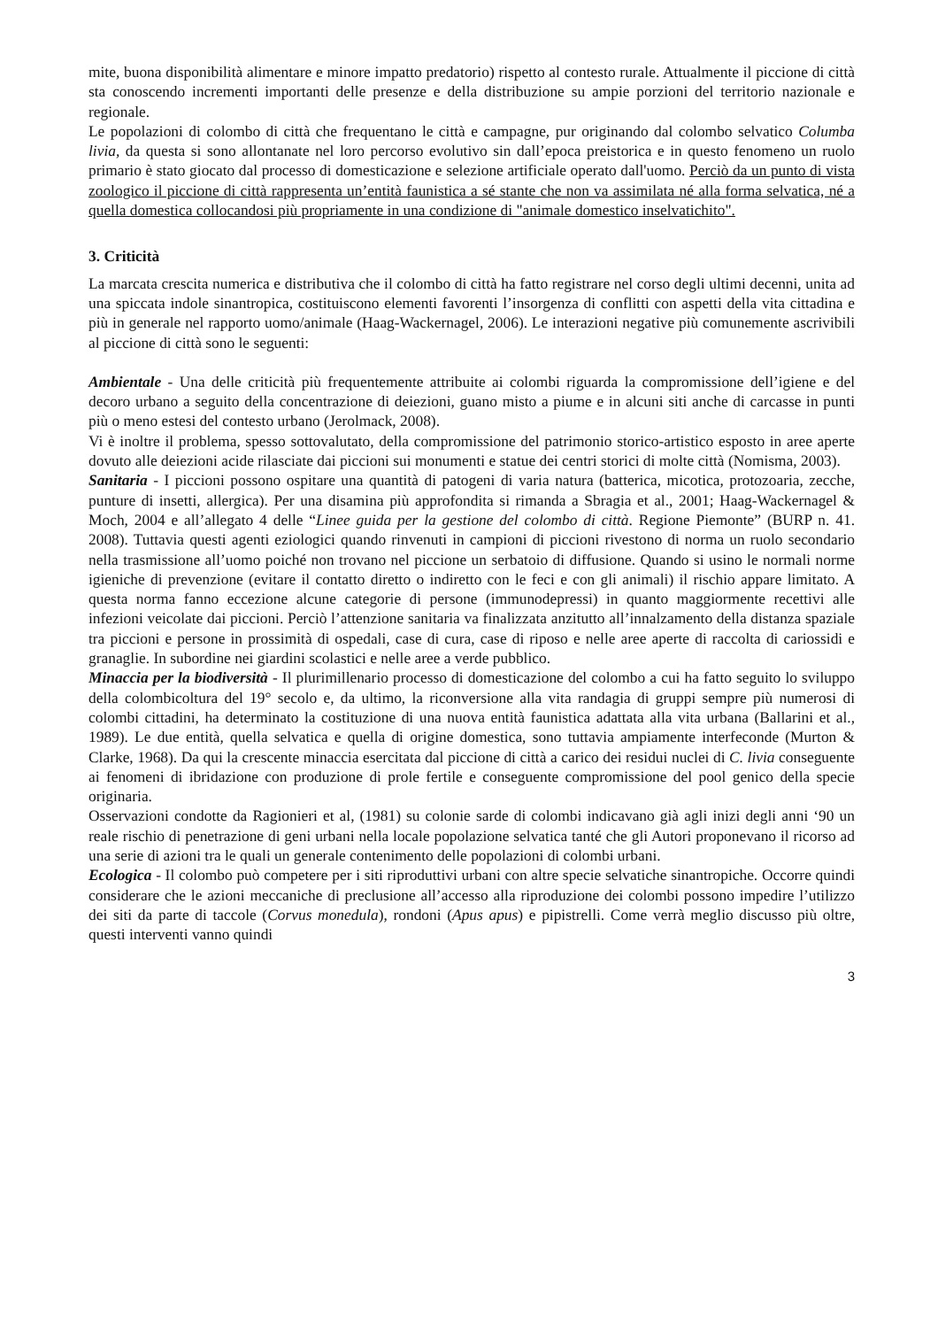mite, buona disponibilità alimentare e minore impatto predatorio) rispetto al contesto rurale. Attualmente il piccione di città sta conoscendo incrementi importanti delle presenze e della distribuzione su ampie porzioni del territorio nazionale e regionale.
Le popolazioni di colombo di città che frequentano le città e campagne, pur originando dal colombo selvatico Columba livia, da questa si sono allontanate nel loro percorso evolutivo sin dall’epoca preistorica e in questo fenomeno un ruolo primario è stato giocato dal processo di domesticazione e selezione artificiale operato dall'uomo. Perciò da un punto di vista zoologico il piccione di città rappresenta un’entità faunistica a sé stante che non va assimilata né alla forma selvatica, né a quella domestica collocandosi più propriamente in una condizione di "animale domestico inselvatichito".
3. Criticità
La marcata crescita numerica e distributiva che il colombo di città ha fatto registrare nel corso degli ultimi decenni, unita ad una spiccata indole sinantropica, costituiscono elementi favorenti l’insorgenza di conflitti con aspetti della vita cittadina e più in generale nel rapporto uomo/animale (Haag-Wackernagel, 2006). Le interazioni negative più comunemente ascrivibili al piccione di città sono le seguenti:
Ambientale - Una delle criticità più frequentemente attribuite ai colombi riguarda la compromissione dell’igiene e del decoro urbano a seguito della concentrazione di deiezioni, guano misto a piume e in alcuni siti anche di carcasse in punti più o meno estesi del contesto urbano (Jerolmack, 2008).
Vi è inoltre il problema, spesso sottovalutato, della compromissione del patrimonio storico-artistico esposto in aree aperte dovuto alle deiezioni acide rilasciate dai piccioni sui monumenti e statue dei centri storici di molte città (Nomisma, 2003).
Sanitaria - I piccioni possono ospitare una quantità di patogeni di varia natura (batterica, micotica, protozoaria, zecche, punture di insetti, allergica). Per una disamina più approfondita si rimanda a Sbragia et al., 2001; Haag-Wackernagel & Moch, 2004 e all’allegato 4 delle “Linee guida per la gestione del colombo di città. Regione Piemonte” (BURP n. 41. 2008). Tuttavia questi agenti eziologici quando rinvenuti in campioni di piccioni rivestono di norma un ruolo secondario nella trasmissione all’uomo poiché non trovano nel piccione un serbatoio di diffusione. Quando si usino le normali norme igieniche di prevenzione (evitare il contatto diretto o indiretto con le feci e con gli animali) il rischio appare limitato. A questa norma fanno eccezione alcune categorie di persone (immunodepressi) in quanto maggiormente recettivi alle infezioni veicolate dai piccioni. Perciò l’attenzione sanitaria va finalizzata anzitutto all’innalzamento della distanza spaziale tra piccioni e persone in prossimità di ospedali, case di cura, case di riposo e nelle aree aperte di raccolta di cariossidi e granaglie. In subordine nei giardini scolastici e nelle aree a verde pubblico.
Minaccia per la biodiversità - Il plurimillenario processo di domesticazione del colombo a cui ha fatto seguito lo sviluppo della colombicoltura del 19° secolo e, da ultimo, la riconversione alla vita randagia di gruppi sempre più numerosi di colombi cittadini, ha determinato la costituzione di una nuova entità faunistica adattata alla vita urbana (Ballarini et al., 1989). Le due entità, quella selvatica e quella di origine domestica, sono tuttavia ampiamente interfeconde (Murton & Clarke, 1968). Da qui la crescente minaccia esercitata dal piccione di città a carico dei residui nuclei di C. livia conseguente ai fenomeni di ibridazione con produzione di prole fertile e conseguente compromissione del pool genico della specie originaria.
Osservazioni condotte da Ragionieri et al, (1981) su colonie sarde di colombi indicavano già agli inizi degli anni ‘90 un reale rischio di penetrazione di geni urbani nella locale popolazione selvatica tanté che gli Autori proponevano il ricorso ad una serie di azioni tra le quali un generale contenimento delle popolazioni di colombi urbani.
Ecologica - Il colombo può competere per i siti riproduttivi urbani con altre specie selvatiche sinantropiche. Occorre quindi considerare che le azioni meccaniche di preclusione all’accesso alla riproduzione dei colombi possono impedire l’utilizzo dei siti da parte di taccole (Corvus monedula), rondoni (Apus apus) e pipistrelli. Come verrà meglio discusso più oltre, questi interventi vanno quindi
3